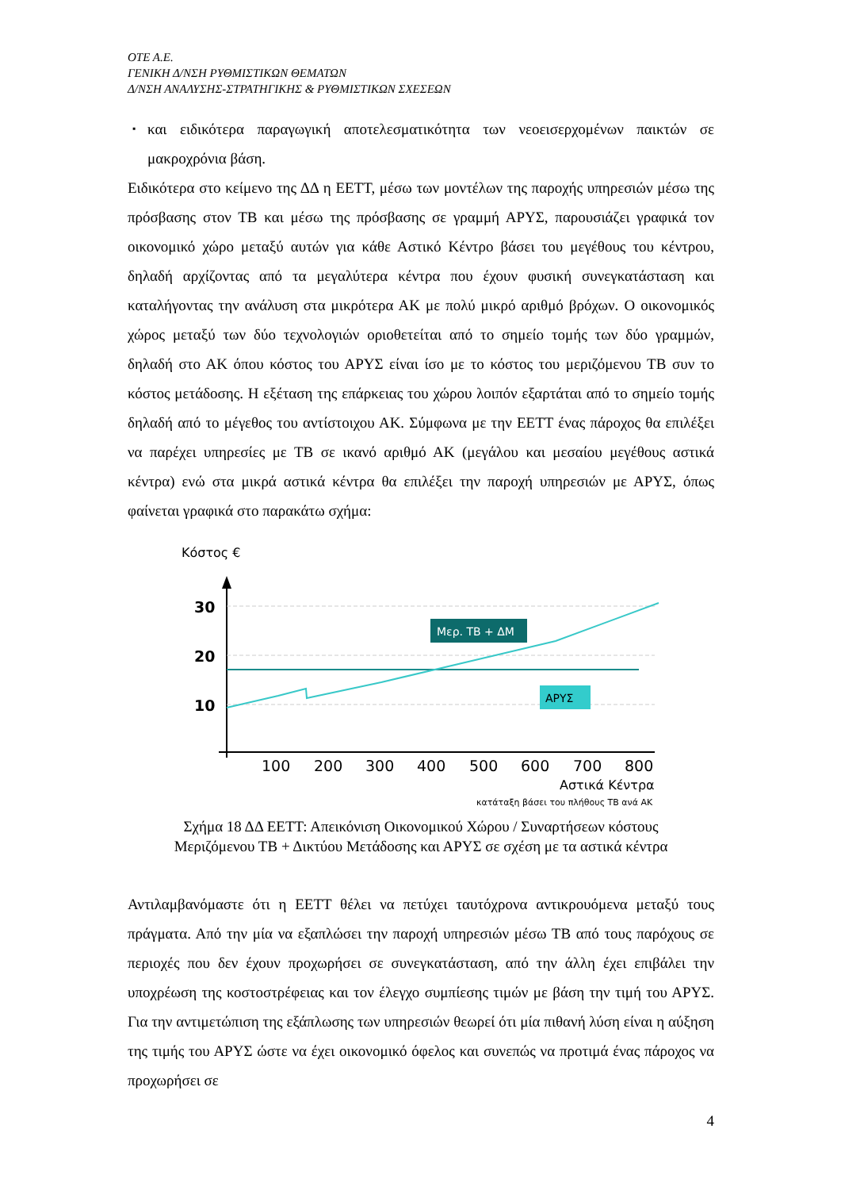OTE A.E.
ΓΕΝΙΚΗ Δ/ΝΣΗ ΡΥΘΜΙΣΤΙΚΩΝ ΘΕΜΑΤΩΝ
Δ/ΝΣΗ ΑΝΑΛΥΣΗΣ-ΣΤΡΑΤΗΓΙΚΗΣ & ΡΥΘΜΙΣΤΙΚΩΝ ΣΧΕΣΕΩΝ
▪ και ειδικότερα παραγωγική αποτελεσματικότητα των νεοεισερχομένων παικτών σε μακροχρόνια βάση.
Ειδικότερα στο κείμενο της ΔΔ η ΕΕΤΤ, μέσω των μοντέλων της παροχής υπηρεσιών μέσω της πρόσβασης στον ΤΒ και μέσω της πρόσβασης σε γραμμή ΑΡΥΣ, παρουσιάζει γραφικά τον οικονομικό χώρο μεταξύ αυτών για κάθε Αστικό Κέντρο βάσει του μεγέθους του κέντρου, δηλαδή αρχίζοντας από τα μεγαλύτερα κέντρα που έχουν φυσική συνεγκατάσταση και καταλήγοντας την ανάλυση στα μικρότερα ΑΚ με πολύ μικρό αριθμό βρόχων. Ο οικονομικός χώρος μεταξύ των δύο τεχνολογιών οριοθετείται από το σημείο τομής των δύο γραμμών, δηλαδή στο ΑΚ όπου κόστος του ΑΡΥΣ είναι ίσο με το κόστος του μεριζόμενου ΤΒ συν το κόστος μετάδοσης. Η εξέταση της επάρκειας του χώρου λοιπόν εξαρτάται από το σημείο τομής δηλαδή από το μέγεθος του αντίστοιχου ΑΚ. Σύμφωνα με την ΕΕΤΤ ένας πάροχος θα επιλέξει να παρέχει υπηρεσίες με ΤΒ σε ικανό αριθμό ΑΚ (μεγάλου και μεσαίου μεγέθους αστικά κέντρα) ενώ στα μικρά αστικά κέντρα θα επιλέξει την παροχή υπηρεσιών με ΑΡΥΣ, όπως φαίνεται γραφικά στο παρακάτω σχήμα:
Κόστος €
30
20
10
Μερ. ΤΒ + ΔΜ
ΑΡΥΣ
100
200
300
400
500
600
700
800
Αστικά Κέντρα
κατάταξη βάσει του πλήθους ΤΒ ανά ΑΚ
Σχήμα 18 ΔΔ ΕΕΤΤ: Απεικόνιση Οικονομικού Χώρου / Συναρτήσεων κόστους
Μεριζόμενου ΤΒ + Δικτύου Μετάδοσης και ΑΡΥΣ σε σχέση με τα αστικά κέντρα
Αντιλαμβανόμαστε ότι η ΕΕΤΤ θέλει να πετύχει ταυτόχρονα αντικρουόμενα μεταξύ τους πράγματα. Από την μία να εξαπλώσει την παροχή υπηρεσιών μέσω ΤΒ από τους παρόχους σε περιοχές που δεν έχουν προχωρήσει σε συνεγκατάσταση, από την άλλη έχει επιβάλει την υποχρέωση της κοστοστρέφειας και τον έλεγχο συμπίεσης τιμών με βάση την τιμή του ΑΡΥΣ. Για την αντιμετώπιση της εξάπλωσης των υπηρεσιών θεωρεί ότι μία πιθανή λύση είναι η αύξηση της τιμής του ΑΡΥΣ ώστε να έχει οικονομικό όφελος και συνεπώς να προτιμά ένας πάροχος να προχωρήσει σε
4